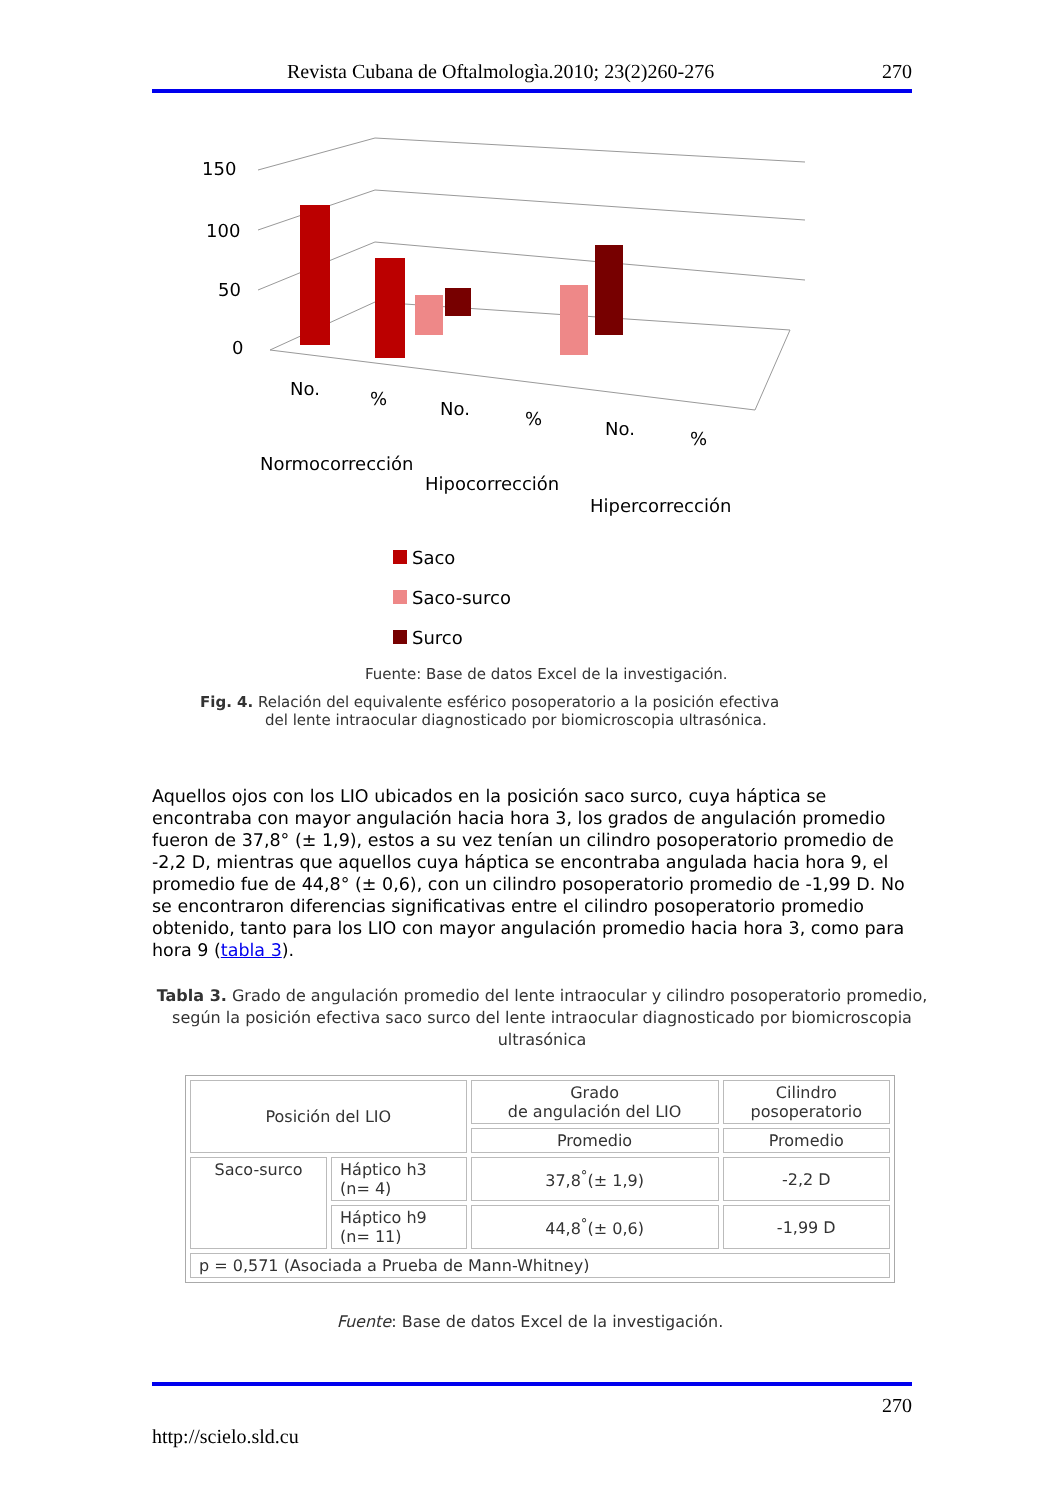Revista Cubana de Oftalmologìa.2010; 23(2)260-276 270
150
100
50
0
No.
%
No.
%
No.
%
Normocorrección
Hipocorrección
Hipercorrección
Saco
Saco-surco
Surco
Fuente: Base de datos Excel de la investigación.
Fig. 4. Relación del equivalente esférico posoperatorio a la posición efectiva
del lente intraocular diagnosticado por biomicroscopia ultrasónica.
Aquellos ojos con los LIO ubicados en la posición saco surco, cuya háptica se encontraba con mayor angulación hacia hora 3, los grados de angulación promedio fueron de 37,8° (± 1,9), estos a su vez tenían un cilindro posoperatorio promedio de -2,2 D, mientras que aquellos cuya háptica se encontraba angulada hacia hora 9, el promedio fue de 44,8° (± 0,6), con un cilindro posoperatorio promedio de -1,99 D. No se encontraron diferencias significativas entre el cilindro posoperatorio promedio obtenido, tanto para los LIO con mayor angulación promedio hacia hora 3, como para hora 9 (tabla 3).
Tabla 3. Grado de angulación promedio del lente intraocular y cilindro posoperatorio promedio, según la posición efectiva saco surco del lente intraocular diagnosticado por biomicroscopia ultrasónica
| Posición del LIO | | Grado de angulación del LIO | Cilindro posoperatorio |
| | | Promedio | Promedio |
| Saco-surco | Háptico h3 (n= 4) | 37,8<sup>°</sup>(± 1,9) | -2,2 D |
| | Háptico h9 (n= 11) | 44,8<sup>°</sup>(± 0,6) | -1,99 D |
| p = 0,571 (Asociada a Prueba de Mann-Whitney) | | | |
Fuente: Base de datos Excel de la investigación.
270
http://scielo.sld.cu